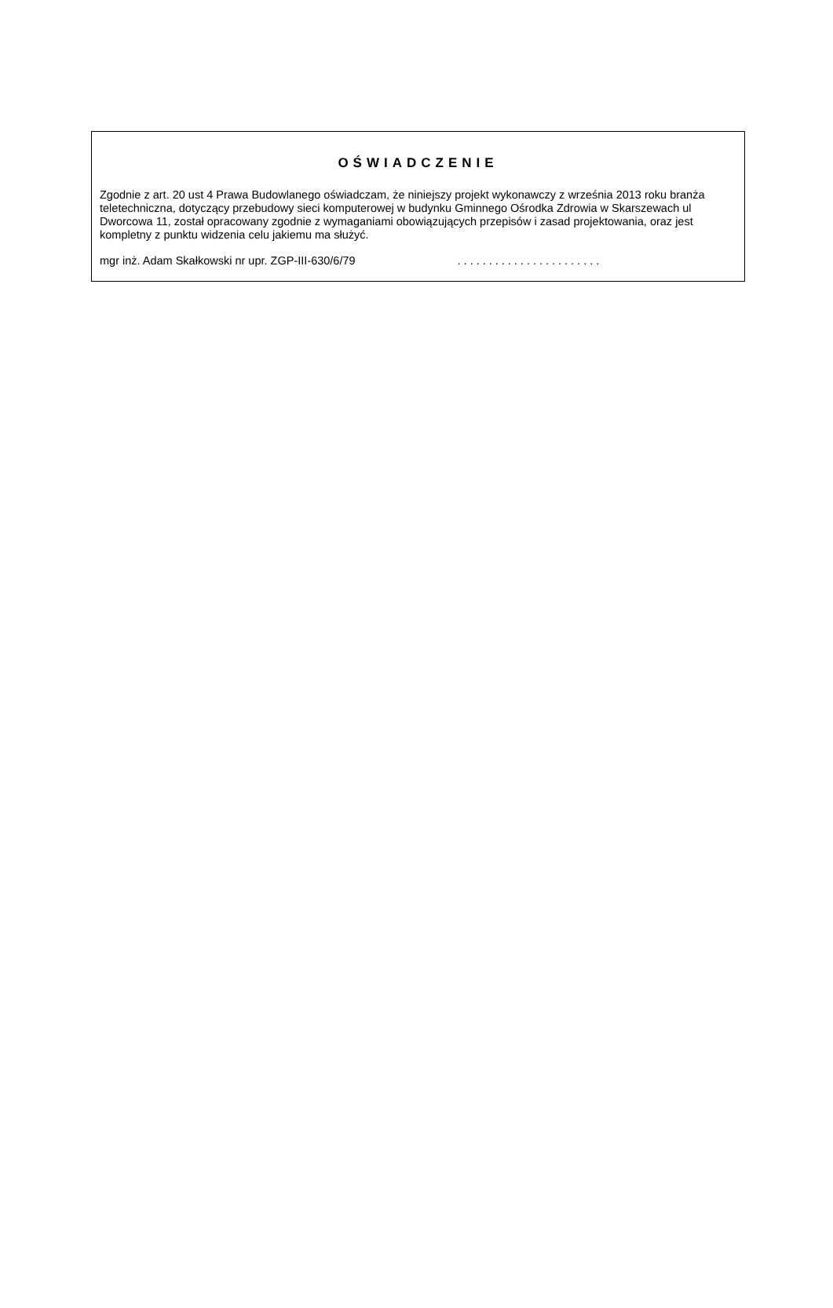OŚWIADCZENIE
Zgodnie z art. 20 ust 4 Prawa Budowlanego oświadczam, że niniejszy projekt wykonawczy z września 2013 roku branża teletechniczna, dotyczący przebudowy sieci komputerowej w budynku Gminnego Ośrodka Zdrowia w Skarszewach ul Dworcowa 11, został opracowany zgodnie z wymaganiami obowiązujących przepisów i zasad projektowania, oraz jest kompletny z punktu widzenia celu jakiemu ma służyć.
mgr inż. Adam Skałkowski nr upr. ZGP-III-630/6/79 .......................